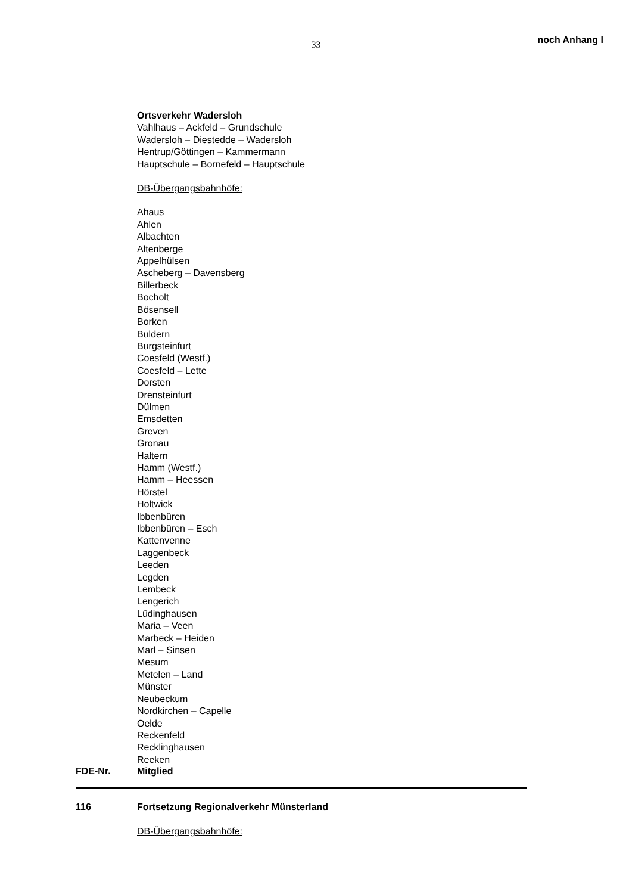33
noch Anhang I
Ortsverkehr Wadersloh
Vahlhaus – Ackfeld – Grundschule
Wadersloh – Diestedde – Wadersloh
Hentrup/Göttingen – Kammermann
Hauptschule – Bornefeld – Hauptschule
DB-Übergangsbahnhöfe:
Ahaus
Ahlen
Albachten
Altenberge
Appelhülsen
Ascheberg – Davensberg
Billerbeck
Bocholt
Bösensell
Borken
Buldern
Burgsteinfurt
Coesfeld (Westf.)
Coesfeld – Lette
Dorsten
Drensteinfurt
Dülmen
Emsdetten
Greven
Gronau
Haltern
Hamm (Westf.)
Hamm – Heessen
Hörstel
Holtwick
Ibbenbüren
Ibbenbüren – Esch
Kattenvenne
Laggenbeck
Leeden
Legden
Lembeck
Lengerich
Lüdinghausen
Maria – Veen
Marbeck – Heiden
Marl – Sinsen
Mesum
Metelen – Land
Münster
Neubeckum
Nordkirchen – Capelle
Oelde
Reckenfeld
Recklinghausen
Reeken
FDE-Nr. Mitglied
116 Fortsetzung Regionalverkehr Münsterland
DB-Übergangsbahnhöfe: